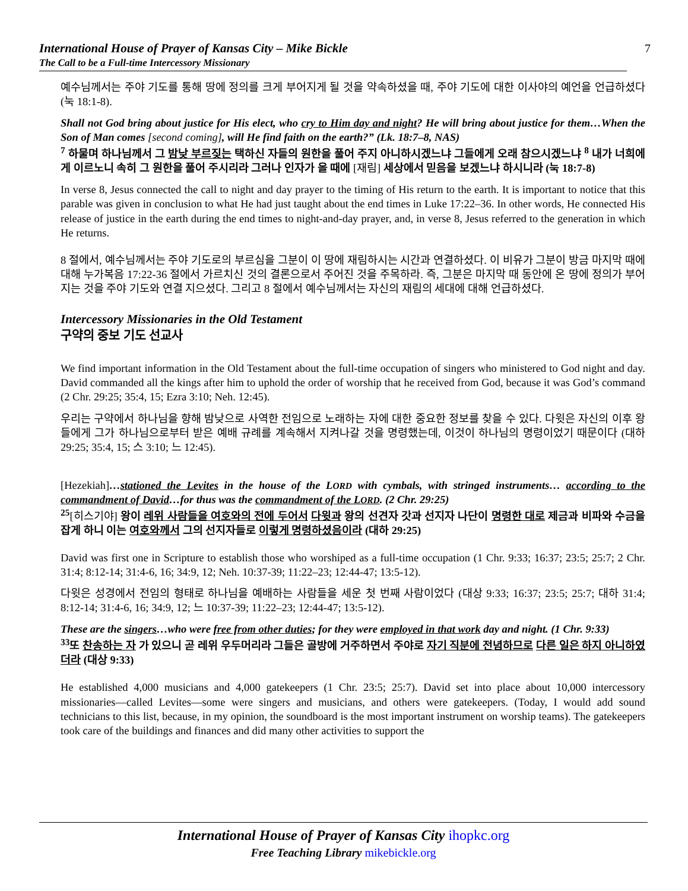International House of Prayer of Kansas City – Mike Bickle
The Call to be a Full-time Intercessory Missionary
7
예수님께서는 주야 기도를 통해 땅에 정의를 크게 부어지게 될 것을 약속하셨을 때, 주야 기도에 대한 이사야의 예언을 언급하셨다 (눅 18:1-8).
Shall not God bring about justice for His elect, who cry to Him day and night? He will bring about justice for them…When the Son of Man comes [second coming], will He find faith on the earth?” (Lk. 18:7–8, NAS)
<sup>7</sup> 하물며 하나님께서 그 밤낮 부르짖는 택하신 자들의 원한을 풀어 주지 아니하시겠느냐 그들에게 오래 참으시겠느냐 <sup>8</sup> 내가 너희에게 이르노니 속히 그 원한을 풀어 주시리라 그러나 인자가 올 때에 [재림] 세상에서 믿음을 보겠느냐 하시니라 (눅 18:7-8)
In verse 8, Jesus connected the call to night and day prayer to the timing of His return to the earth. It is important to notice that this parable was given in conclusion to what He had just taught about the end times in Luke 17:22–36. In other words, He connected His release of justice in the earth during the end times to night-and-day prayer, and, in verse 8, Jesus referred to the generation in which He returns.
8 절에서, 예수님께서는 주야 기도로의 부르심을 그분이 이 땅에 재림하시는 시간과 연결하셨다. 이 비유가 그분이 방금 마지막 때에 대해 누가복음 17:22-36 절에서 가르치신 것의 결론으로서 주어진 것을 주목하라. 즉, 그분은 마지막 때 동안에 온 땅에 정의가 부어지는 것을 주야 기도와 연결 지으셨다. 그리고 8 절에서 예수님께서는 자신의 재림의 세대에 대해 언급하셨다.
Intercessory Missionaries in the Old Testament
구약의 중보 기도 선교사
We find important information in the Old Testament about the full-time occupation of singers who ministered to God night and day. David commanded all the kings after him to uphold the order of worship that he received from God, because it was God’s command (2 Chr. 29:25; 35:4, 15; Ezra 3:10; Neh. 12:45).
우리는 구약에서 하나님을 향해 밤낮으로 사역한 전임으로 노래하는 자에 대한 중요한 정보를 찾을 수 있다. 다윗은 자신의 이후 왕들에게 그가 하나님으로부터 받은 예배 규례를 계속해서 지켜나갈 것을 명령했는데, 이것이 하나님의 명령이었기 때문이다 (대하 29:25; 35:4, 15; 스 3:10; 느 12:45).
[Hezekiah]…stationed the Levites in the house of the LORD with cymbals, with stringed instruments… according to the commandment of David…for thus was the commandment of the LORD. (2 Chr. 29:25)
<sup>25</sup> [히스기야] 왕이 레위 사람들을 여호와의 전에 두어서 다윗과 왕의 선견자 갓과 선지자 나단이 명령한 대로 제금과 비파와 수금을 잡게 하니 이는 여호와께서 그의 선지자들로 이렇게 명령하셨음이라 (대하 29:25)
David was first one in Scripture to establish those who worshiped as a full-time occupation (1 Chr. 9:33; 16:37; 23:5; 25:7; 2 Chr. 31:4; 8:12-14; 31:4-6, 16; 34:9, 12; Neh. 10:37-39; 11:22–23; 12:44-47; 13:5-12).
다윗은 성경에서 전임의 형태로 하나님을 예배하는 사람들을 세운 첫 번째 사람이었다 (대상 9:33; 16:37; 23:5; 25:7; 대하 31:4; 8:12-14; 31:4-6, 16; 34:9, 12; 느 10:37-39; 11:22–23; 12:44-47; 13:5-12).
These are the singers…who were free from other duties; for they were employed in that work day and night. (1 Chr. 9:33)
<sup>33</sup> 또 찬송하는 자 가 있으니 곧 레위 우두머리라 그들은 골방에 거주하면서 주야로 자기 직분에 전념하므로 다른 일은 하지 아니하였더라 (대상 9:33)
He established 4,000 musicians and 4,000 gatekeepers (1 Chr. 23:5; 25:7). David set into place about 10,000 intercessory missionaries—called Levites—some were singers and musicians, and others were gatekeepers. (Today, I would add sound technicians to this list, because, in my opinion, the soundboard is the most important instrument on worship teams). The gatekeepers took care of the buildings and finances and did many other activities to support the
International House of Prayer of Kansas City ihopkc.org
Free Teaching Library mikebickle.org